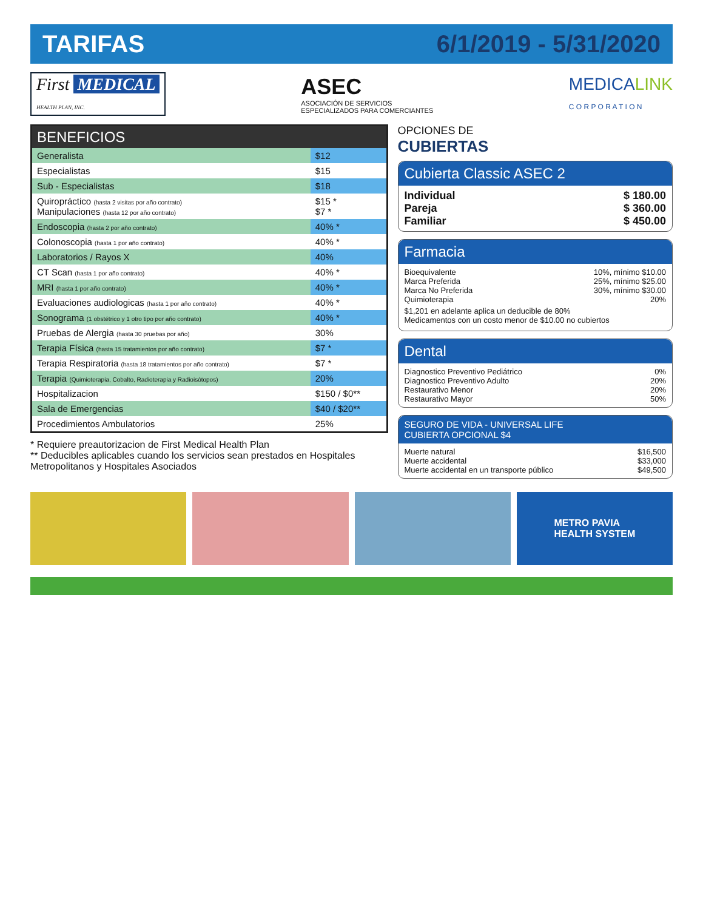TARIFAS 6/1/2019 - 5/31/2020
First MEDICAL
HEALTH PLAN, INC.
ASEC
ASOCIACIÓN DE SERVICIOS
ESPECIALIZADOS PARA COMERCIANTES
MEDICALINK
C O R P O R A T I O N
| BENEFICIOS | |
| --- | --- |
| Generalista | $12 |
| Especialistas | $15 |
| Sub - Especialistas | $18 |
| Quiropráctico (hasta 2 visitas por año contrato) Manipulaciones (hasta 12 por año contrato) | $15 * $7 * |
| Endoscopia (hasta 2 por año contrato) | 40% * |
| Colonoscopia (hasta 1 por año contrato) | 40% * |
| Laboratorios / Rayos X | 40% |
| CT Scan (hasta 1 por año contrato) | 40% * |
| MRI (hasta 1 por año contrato) | 40% * |
| Evaluaciones audiologicas (hasta 1 por año contrato) | 40% * |
| Sonograma (1 obstétrico y 1 otro tipo por año contrato) | 40% * |
| Pruebas de Alergia (hasta 30 pruebas por año) | 30% |
| Terapia Física (hasta 15 tratamientos por año contrato) | $7 * |
| Terapia Respiratoria (hasta 18 tratamientos por año contrato) | $7 * |
| Terapia (Quimioterapia, Cobalto, Radioterapia y Radioisótopos) | 20% |
| Hospitalizacion | $150 / $0** |
| Sala de Emergencias | $40 / $20** |
| Procedimientos Ambulatorios | 25% |
* Requiere preautorizacion de First Medical Health Plan
** Deducibles aplicables cuando los servicios sean prestados en Hospitales Metropolitanos y Hospitales Asociados
OPCIONES DE
CUBIERTAS
Cubierta Classic ASEC 2
Individual $ 180.00
Pareja $ 360.00
Familiar $ 450.00
Farmacia
Bioequivalente 10%, mínimo $10.00
Marca Preferida 25%, mínimo $25.00
Marca No Preferida 30%, mínimo $30.00
Quimioterapia 20%
$1,201 en adelante aplica un deducible de 80%
Medicamentos con un costo menor de $10.00 no cubiertos
Dental
Diagnostico Preventivo Pediátrico 0%
Diagnostico Preventivo Adulto 20%
Restaurativo Menor 20%
Restaurativo Mayor 50%
SEGURO DE VIDA - UNIVERSAL LIFE
CUBIERTA OPCIONAL $4
Muerte natural $16,500
Muerte accidental $33,000
Muerte accidental en un transporte público $49,500
METRO PAVIA
HEALTH SYSTEM